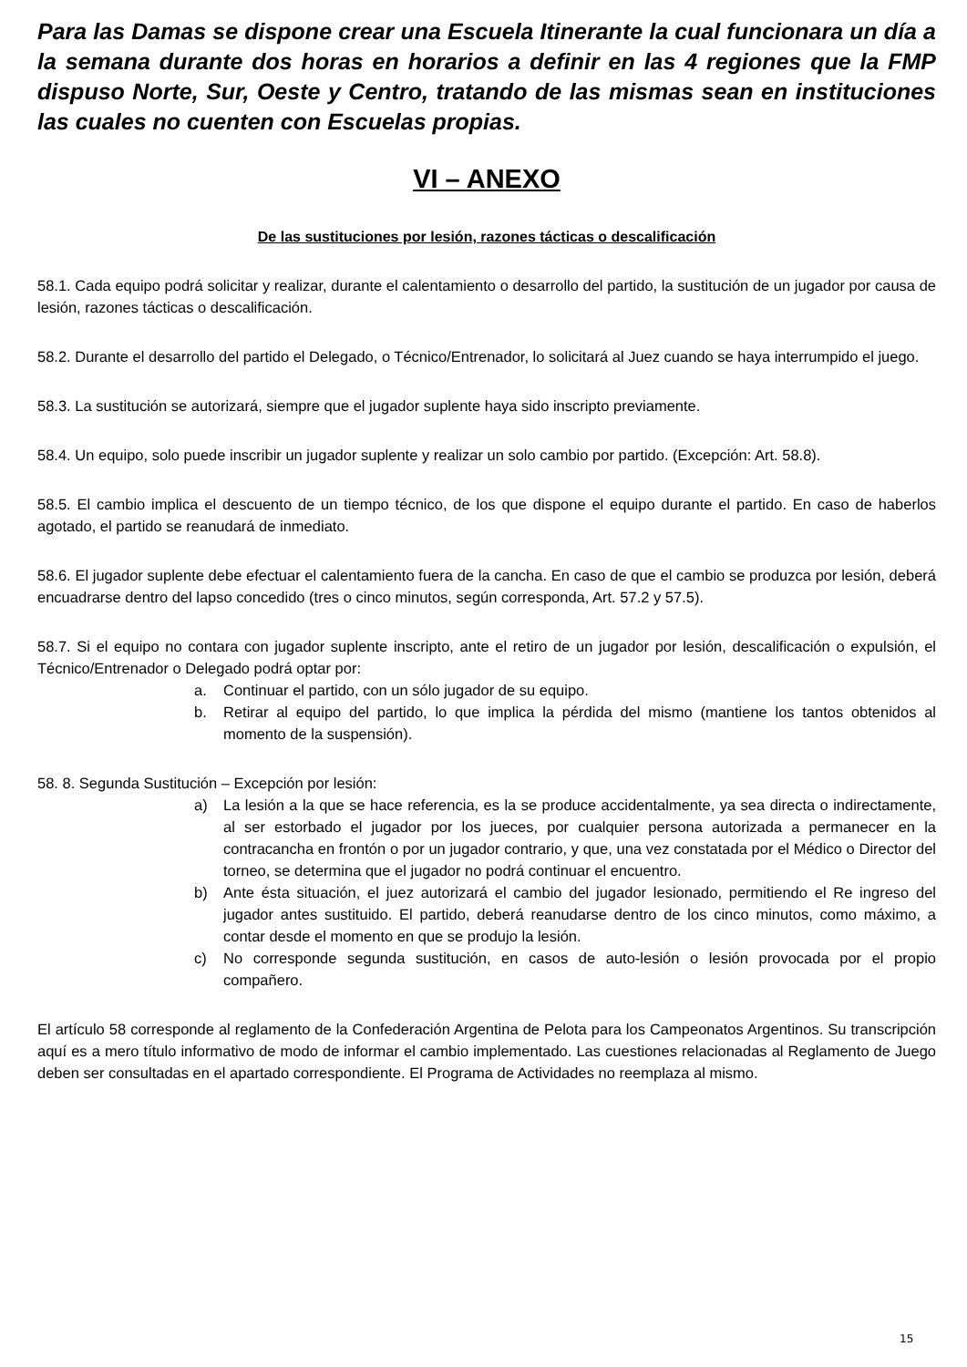Para las Damas se dispone crear una Escuela Itinerante la cual funcionara un día a la semana durante dos horas en horarios a definir en las 4 regiones que la FMP dispuso Norte, Sur, Oeste y Centro, tratando de las mismas sean en instituciones las cuales no cuenten con Escuelas propias.
VI – ANEXO
De las sustituciones por lesión, razones tácticas o descalificación
58.1. Cada equipo podrá solicitar y realizar, durante el calentamiento o desarrollo del partido, la sustitución de un jugador por causa de lesión, razones tácticas o descalificación.
58.2. Durante el desarrollo del partido el Delegado, o Técnico/Entrenador, lo solicitará al Juez cuando se haya interrumpido el juego.
58.3. La sustitución se autorizará, siempre que el jugador suplente haya sido inscripto previamente.
58.4. Un equipo, solo puede inscribir un jugador suplente y realizar un solo cambio por partido. (Excepción: Art. 58.8).
58.5. El cambio implica el descuento de un tiempo técnico, de los que dispone el equipo durante el partido. En caso de haberlos agotado, el partido se reanudará de inmediato.
58.6. El jugador suplente debe efectuar el calentamiento fuera de la cancha. En caso de que el cambio se produzca por lesión, deberá encuadrarse dentro del lapso concedido (tres o cinco minutos, según corresponda, Art. 57.2 y 57.5).
58.7. Si el equipo no contara con jugador suplente inscripto, ante el retiro de un jugador por lesión, descalificación o expulsión, el Técnico/Entrenador o Delegado podrá optar por:
a. Continuar el partido, con un sólo jugador de su equipo.
b. Retirar al equipo del partido, lo que implica la pérdida del mismo (mantiene los tantos obtenidos al momento de la suspensión).
58. 8. Segunda Sustitución – Excepción por lesión:
a) La lesión a la que se hace referencia, es la se produce accidentalmente, ya sea directa o indirectamente, al ser estorbado el jugador por los jueces, por cualquier persona autorizada a permanecer en la contracancha en frontón o por un jugador contrario, y que, una vez constatada por el Médico o Director del torneo, se determina que el jugador no podrá continuar el encuentro.
b) Ante ésta situación, el juez autorizará el cambio del jugador lesionado, permitiendo el Re ingreso del jugador antes sustituido. El partido, deberá reanudarse dentro de los cinco minutos, como máximo, a contar desde el momento en que se produjo la lesión.
c) No corresponde segunda sustitución, en casos de auto-lesión o lesión provocada por el propio compañero.
El artículo 58 corresponde al reglamento de la Confederación Argentina de Pelota para los Campeonatos Argentinos. Su transcripción aquí es a mero título informativo de modo de informar el cambio implementado. Las cuestiones relacionadas al Reglamento de Juego deben ser consultadas en el apartado correspondiente. El Programa de Actividades no reemplaza al mismo.
15